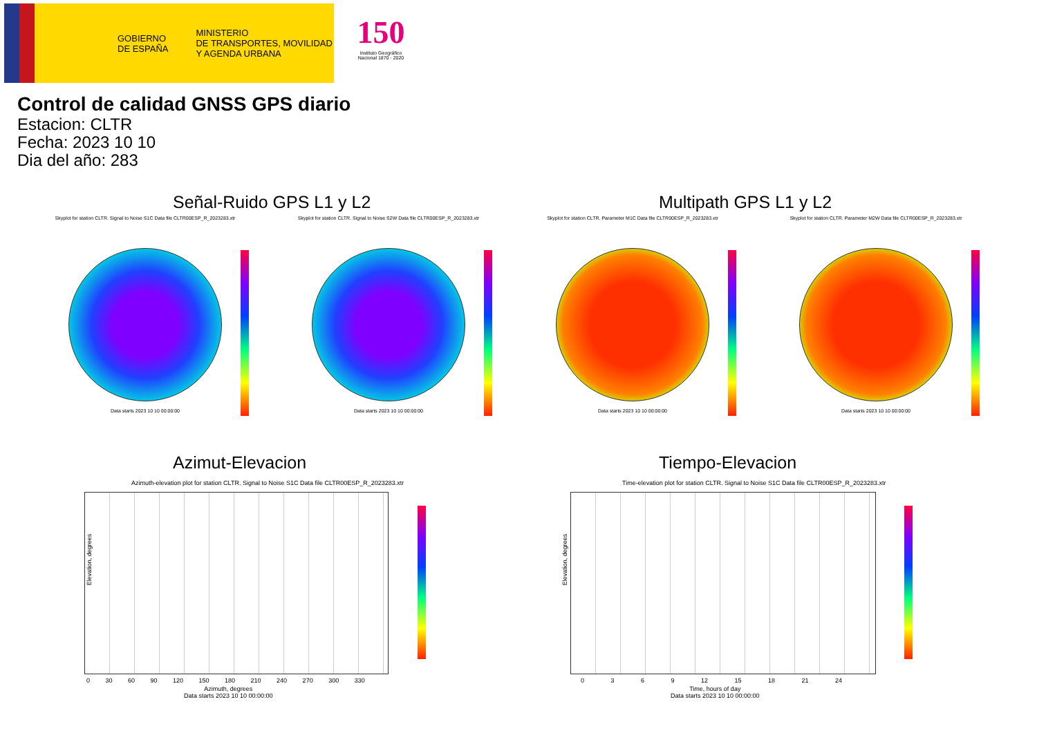GOBIERNO
DE ESPAÑA
MINISTERIO
DE TRANSPORTES, MOVILIDAD
Y AGENDA URBANA
150
Instituto Geográfico Nacional 1870 · 2020
Control de calidad GNSS GPS diario
Estacion: CLTR
Fecha: 2023 10 10
Dia del año: 283
Señal-Ruido GPS L1 y L2 Multipath GPS L1 y L2
Skyplot for station CLTR. Signal to Noise S1C Data file CLTR00ESP_R_2023283.xtr
Data starts 2023 10 10 00:00:00
Skyplot for station CLTR. Signal to Noise S2W Data file CLTR00ESP_R_2023283.xtr
Data starts 2023 10 10 00:00:00
Skyplot for station CLTR. Parameter M1C Data file CLTR00ESP_R_2023283.xtr
Data starts 2023 10 10 00:00:00
Skyplot for station CLTR. Parameter M2W Data file CLTR00ESP_R_2023283.xtr
Data starts 2023 10 10 00:00:00
Azimut-Elevacion Tiempo-Elevacion
Azimuth-elevation plot for station CLTR. Signal to Noise S1C Data file CLTR00ESP_R_2023283.xtr
Elevation, degrees
0 30 60 90 120 150 180 210 240 270 300 330
Azimuth, degrees
Data starts 2023 10 10 00:00:00
Time-elevation plot for station CLTR. Signal to Noise S1C Data file CLTR00ESP_R_2023283.xtr
Elevation, degrees
0 3 6 9 12 15 18 21 24
Time, hours of day
Data starts 2023 10 10 00:00:00